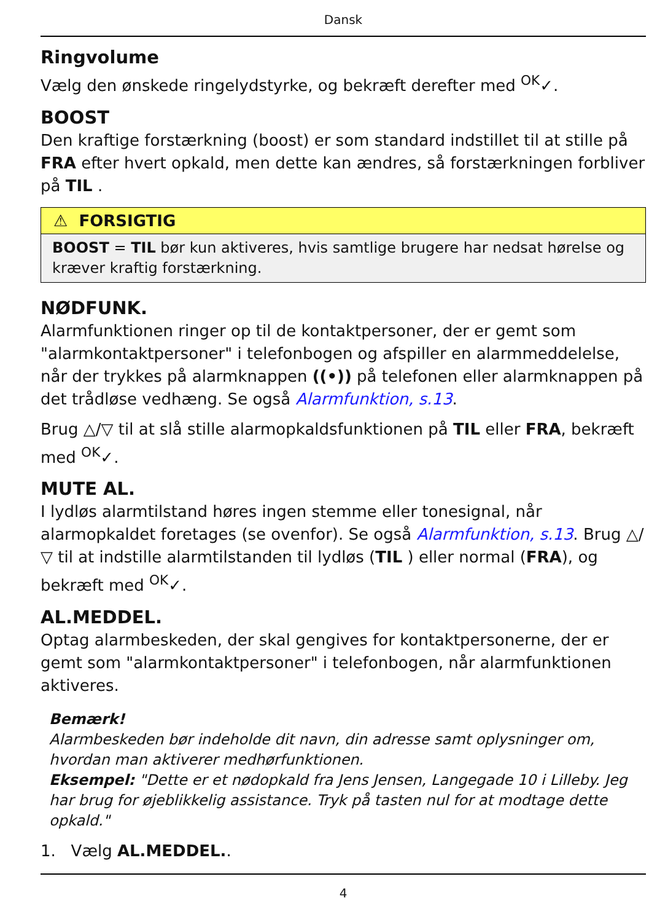Dansk
Ringvolume
Vælg den ønskede ringelydstyrke, og bekræft derefter med <sup>OK</sup>✓.
BOOST
Den kraftige forstærkning (boost) er som standard indstillet til at stille på FRA efter hvert opkald, men dette kan ændres, så forstærkningen forbliver på TIL .
⚠ FORSIGTIG
BOOST = TIL bør kun aktiveres, hvis samtlige brugere har nedsat hørelse og kræver kraftig forstærkning.
NØDFUNK.
Alarmfunktionen ringer op til de kontaktpersoner, der er gemt som "alarmkontaktpersoner" i telefonbogen og afspiller en alarmmeddelelse, når der trykkes på alarmknappen ((•)) på telefonen eller alarmknappen på det trådløse vedhæng. Se også Alarmfunktion, s.13.
Brug △/▽ til at slå stille alarmopkaldsfunktionen på TIL eller FRA, bekræft med <sup>OK</sup>✓.
MUTE AL.
I lydløs alarmtilstand høres ingen stemme eller tonesignal, når alarmopkaldet foretages (se ovenfor). Se også Alarmfunktion, s.13. Brug △/▽ til at indstille alarmtilstanden til lydløs (TIL ) eller normal (FRA), og bekræft med <sup>OK</sup>✓.
AL.MEDDEL.
Optag alarmbeskeden, der skal gengives for kontaktpersonerne, der er gemt som "alarmkontaktpersoner" i telefonbogen, når alarmfunktionen aktiveres.
Bemærk!
Alarmbeskeden bør indeholde dit navn, din adresse samt oplysninger om, hvordan man aktiverer medhørfunktionen.
Eksempel: "Dette er et nødopkald fra Jens Jensen, Langegade 10 i Lilleby. Jeg har brug for øjeblikkelig assistance. Tryk på tasten nul for at modtage dette opkald."
1. Vælg AL.MEDDEL..
4